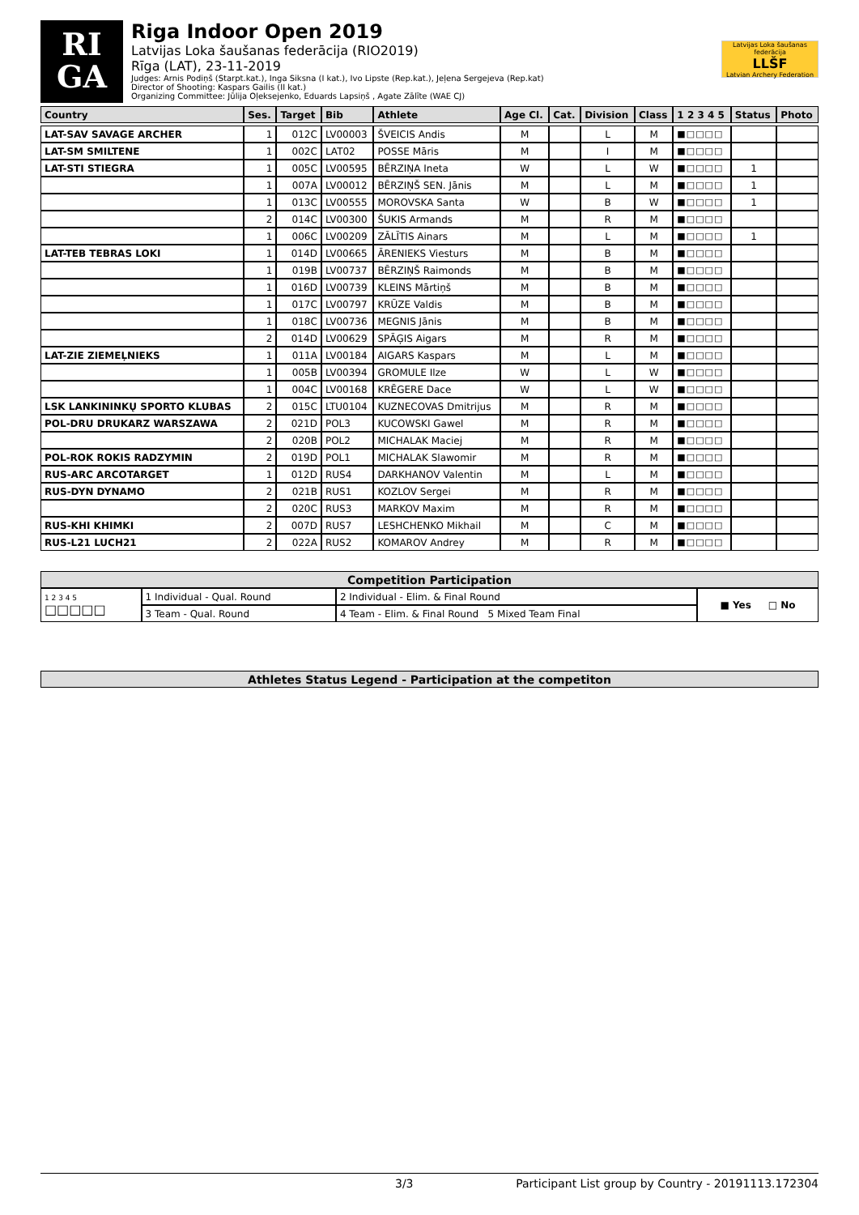RI
GA
Riga Indoor Open 2019
Latvijas Loka šaušanas federācija (RIO2019)
Rīga (LAT), 23-11-2019
Judges: Arnis Podiņš (Starpt.kat.), Inga Siksna (I kat.), Ivo Lipste (Rep.kat.), Jeļena Sergejeva (Rep.kat)
Director of Shooting: Kaspars Gailis (II kat.)
Organizing Committee: Jūlija Oļeksejenko, Eduards Lapsiņš , Agate Zālīte (WAE CJ)
Latvijas Loka šaušanas federācija
LLŠF
Latvian Archery Federation
| Country | Ses. | Target | Bib | Athlete | Age Cl. | Cat. | Division | Class | 1 2 3 4 5 | Status | Photo |
| --- | --- | --- | --- | --- | --- | --- | --- | --- | --- | --- | --- |
| LAT-SAV SAVAGE ARCHER | 1 | 012C | LV00003 | ŠVEICIS Andis | M | | L | M | ■□□□□ | | |
| LAT-SM SMILTENE | 1 | 002C | LAT02 | POSSE Māris | M | | I | M | ■□□□□ | | |
| LAT-STI STIEGRA | 1 | 005C | LV00595 | BĒRZIŅA Ineta | W | | L | W | ■□□□□ | 1 | |
| | 1 | 007A | LV00012 | BĒRZIŅŠ SEN. Jānis | M | | L | M | ■□□□□ | 1 | |
| | 1 | 013C | LV00555 | MOROVSKA Santa | W | | B | W | ■□□□□ | 1 | |
| | 2 | 014C | LV00300 | ŠUKIS Armands | M | | R | M | ■□□□□ | | |
| | 1 | 006C | LV00209 | ZĀLĪTIS Ainars | M | | L | M | ■□□□□ | 1 | |
| LAT-TEB TEBRAS LOKI | 1 | 014D | LV00665 | ĀRENIEKS Viesturs | M | | B | M | ■□□□□ | | |
| | 1 | 019B | LV00737 | BĒRZIŅŠ Raimonds | M | | B | M | ■□□□□ | | |
| | 1 | 016D | LV00739 | KLEINS Mārtiņš | M | | B | M | ■□□□□ | | |
| | 1 | 017C | LV00797 | KRŪZE Valdis | M | | B | M | ■□□□□ | | |
| | 1 | 018C | LV00736 | MEGNIS Jānis | M | | B | M | ■□□□□ | | |
| | 2 | 014D | LV00629 | SPĀĢIS Aigars | M | | R | M | ■□□□□ | | |
| LAT-ZIE ZIEMEĻNIEKS | 1 | 011A | LV00184 | AIGARS Kaspars | M | | L | M | ■□□□□ | | |
| | 1 | 005B | LV00394 | GROMULE Ilze | W | | L | W | ■□□□□ | | |
| | 1 | 004C | LV00168 | KRĒGERE Dace | W | | L | W | ■□□□□ | | |
| LSK LANKININKŲ SPORTO KLUBAS | 2 | 015C | LTU0104 | KUZNECOVAS Dmitrijus | M | | R | M | ■□□□□ | | |
| POL-DRU DRUKARZ WARSZAWA | 2 | 021D | POL3 | KUCOWSKI Gawel | M | | R | M | ■□□□□ | | |
| | 2 | 020B | POL2 | MICHALAK Maciej | M | | R | M | ■□□□□ | | |
| POL-ROK ROKIS RADZYMIN | 2 | 019D | POL1 | MICHALAK Slawomir | M | | R | M | ■□□□□ | | |
| RUS-ARC ARCOTARGET | 1 | 012D | RUS4 | DARKHANOV Valentin | M | | L | M | ■□□□□ | | |
| RUS-DYN DYNAMO | 2 | 021B | RUS1 | KOZLOV Sergei | M | | R | M | ■□□□□ | | |
| | 2 | 020C | RUS3 | MARKOV Maxim | M | | R | M | ■□□□□ | | |
| RUS-KHI KHIMKI | 2 | 007D | RUS7 | LESHCHENKO Mikhail | M | | C | M | ■□□□□ | | |
| RUS-L21 LUCH21 | 2 | 022A | RUS2 | KOMAROV Andrey | M | | R | M | ■□□□□ | | |
| Competition Participation | | | |
| --- | --- | --- | --- |
| 1 2 3 4 5 □□□□□ | 1 Individual - Qual. Round | 2 Individual - Elim. & Final Round | ■ Yes □ No |
| | 3 Team - Qual. Round | 4 Team - Elim. & Final Round 5 Mixed Team Final | |
| Athletes Status Legend - Participation at the competiton |
| --- |
3/3 Participant List group by Country - 20191113.172304